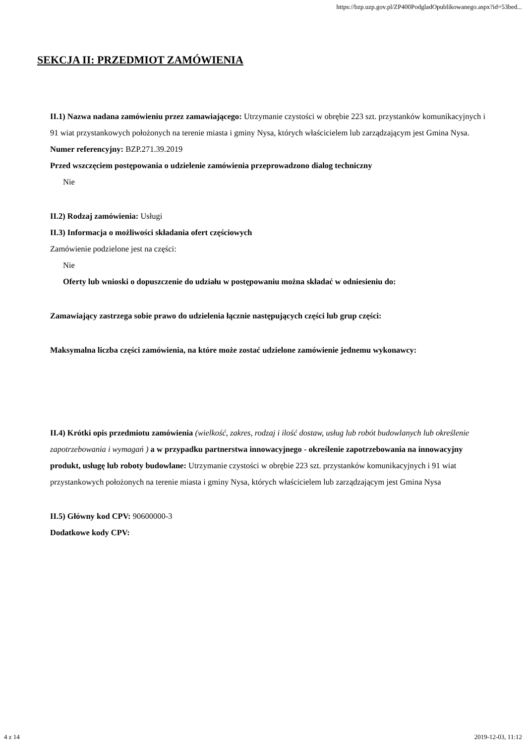https://bzp.uzp.gov.pl/ZP400PodgladOpublikowanego.aspx?id=53bed...
SEKCJA II: PRZEDMIOT ZAMÓWIENIA
II.1) Nazwa nadana zamówieniu przez zamawiającego: Utrzymanie czystości w obrębie 223 szt. przystanków komunikacyjnych i 91 wiat przystankowych położonych na terenie miasta i gminy Nysa, których właścicielem lub zarządzającym jest Gmina Nysa.
Numer referencyjny: BZP.271.39.2019
Przed wszczęciem postępowania o udzielenie zamówienia przeprowadzono dialog techniczny
Nie
II.2) Rodzaj zamówienia: Usługi
II.3) Informacja o możliwości składania ofert częściowych
Zamówienie podzielone jest na części:
Nie
Oferty lub wnioski o dopuszczenie do udziału w postępowaniu można składać w odniesieniu do:
Zamawiający zastrzega sobie prawo do udzielenia łącznie następujących części lub grup części:
Maksymalna liczba części zamówienia, na które może zostać udzielone zamówienie jednemu wykonawcy:
II.4) Krótki opis przedmiotu zamówienia (wielkość, zakres, rodzaj i ilość dostaw, usług lub robót budowlanych lub określenie zapotrzebowania i wymagań ) a w przypadku partnerstwa innowacyjnego - określenie zapotrzebowania na innowacyjny produkt, usługę lub roboty budowlane: Utrzymanie czystości w obrębie 223 szt. przystanków komunikacyjnych i 91 wiat przystankowych położonych na terenie miasta i gminy Nysa, których właścicielem lub zarządzającym jest Gmina Nysa
II.5) Główny kod CPV: 90600000-3
Dodatkowe kody CPV:
4 z 14 2019-12-03, 11:12